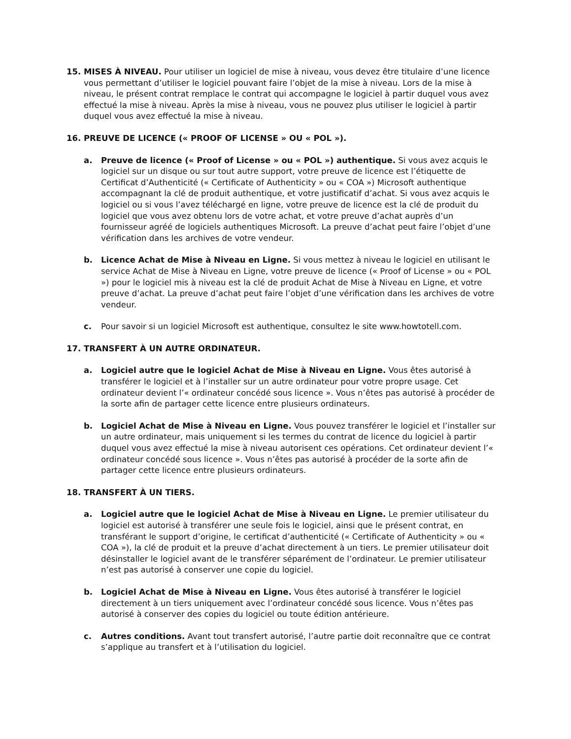15. MISES À NIVEAU. Pour utiliser un logiciel de mise à niveau, vous devez être titulaire d’une licence vous permettant d’utiliser le logiciel pouvant faire l’objet de la mise à niveau. Lors de la mise à niveau, le présent contrat remplace le contrat qui accompagne le logiciel à partir duquel vous avez effectué la mise à niveau. Après la mise à niveau, vous ne pouvez plus utiliser le logiciel à partir duquel vous avez effectué la mise à niveau.
16. PREUVE DE LICENCE (« PROOF OF LICENSE » OU « POL »).
a. Preuve de licence (« Proof of License » ou « POL ») authentique. Si vous avez acquis le logiciel sur un disque ou sur tout autre support, votre preuve de licence est l’étiquette de Certificat d’Authenticité (« Certificate of Authenticity » ou « COA ») Microsoft authentique accompagnant la clé de produit authentique, et votre justificatif d’achat. Si vous avez acquis le logiciel ou si vous l’avez téléchargé en ligne, votre preuve de licence est la clé de produit du logiciel que vous avez obtenu lors de votre achat, et votre preuve d’achat auprès d’un fournisseur agréé de logiciels authentiques Microsoft. La preuve d’achat peut faire l’objet d’une vérification dans les archives de votre vendeur.
b. Licence Achat de Mise à Niveau en Ligne. Si vous mettez à niveau le logiciel en utilisant le service Achat de Mise à Niveau en Ligne, votre preuve de licence (« Proof of License » ou « POL ») pour le logiciel mis à niveau est la clé de produit Achat de Mise à Niveau en Ligne, et votre preuve d’achat. La preuve d’achat peut faire l’objet d’une vérification dans les archives de votre vendeur.
c. Pour savoir si un logiciel Microsoft est authentique, consultez le site www.howtotell.com.
17. TRANSFERT À UN AUTRE ORDINATEUR.
a. Logiciel autre que le logiciel Achat de Mise à Niveau en Ligne. Vous êtes autorisé à transférer le logiciel et à l’installer sur un autre ordinateur pour votre propre usage. Cet ordinateur devient l’« ordinateur concédé sous licence ». Vous n’êtes pas autorisé à procéder de la sorte afin de partager cette licence entre plusieurs ordinateurs.
b. Logiciel Achat de Mise à Niveau en Ligne. Vous pouvez transférer le logiciel et l’installer sur un autre ordinateur, mais uniquement si les termes du contrat de licence du logiciel à partir duquel vous avez effectué la mise à niveau autorisent ces opérations. Cet ordinateur devient l’« ordinateur concédé sous licence ». Vous n’êtes pas autorisé à procéder de la sorte afin de partager cette licence entre plusieurs ordinateurs.
18. TRANSFERT À UN TIERS.
a. Logiciel autre que le logiciel Achat de Mise à Niveau en Ligne. Le premier utilisateur du logiciel est autorisé à transférer une seule fois le logiciel, ainsi que le présent contrat, en transférant le support d’origine, le certificat d’authenticité (« Certificate of Authenticity » ou « COA »), la clé de produit et la preuve d’achat directement à un tiers. Le premier utilisateur doit désinstaller le logiciel avant de le transférer séparément de l’ordinateur. Le premier utilisateur n’est pas autorisé à conserver une copie du logiciel.
b. Logiciel Achat de Mise à Niveau en Ligne. Vous êtes autorisé à transférer le logiciel directement à un tiers uniquement avec l’ordinateur concédé sous licence. Vous n’êtes pas autorisé à conserver des copies du logiciel ou toute édition antérieure.
c. Autres conditions. Avant tout transfert autorisé, l’autre partie doit reconnaître que ce contrat s’applique au transfert et à l’utilisation du logiciel.